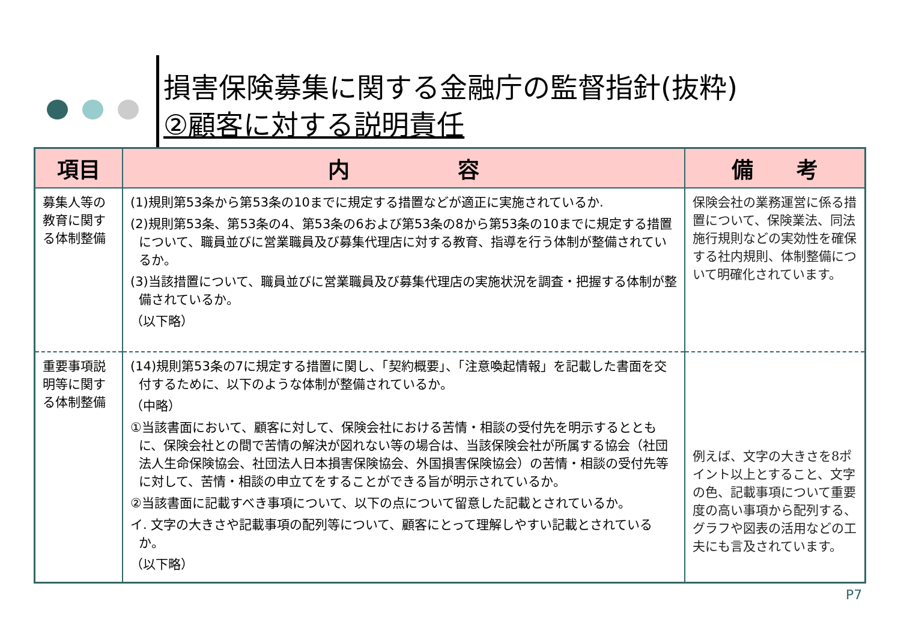損害保険募集に関する金融庁の監督指針(抜粋)
②顧客に対する説明責任
| 項目 | 内 容 | 備 考 |
| --- | --- | --- |
| 募集人等の教育に関する体制整備 | (1)規則第53条から第53条の10までに規定する措置などが適正に実施されているか. (2)規則第53条、第53条の4、第53条の6および第53条の8から第53条の10までに規定する措置について、職員並びに営業職員及び募集代理店に対する教育、指導を行う体制が整備されているか。 (3)当該措置について、職員並びに営業職員及び募集代理店の実施状況を調査・把握する体制が整備されているか。 （以下略） | 保険会社の業務運営に係る措置について、保険業法、同法施行規則などの実効性を確保する社内規則、体制整備について明確化されています。 |
| 重要事項説明等に関する体制整備 | (14)規則第53条の7に規定する措置に関し、「契約概要」、「注意喚起情報」を記載した書面を交付するために、以下のような体制が整備されているか。 （中略） ①当該書面において、顧客に対して、保険会社における苦情・相談の受付先を明示するとともに、保険会社との間で苦情の解決が図れない等の場合は、当該保険会社が所属する協会（社団法人生命保険協会、社団法人日本損害保険協会、外国損害保険協会）の苦情・相談の受付先等に対して、苦情・相談の申立てをすることができる旨が明示されているか。 ②当該書面に記載すべき事項について、以下の点について留意した記載とされているか。 イ. 文字の大きさや記載事項の配列等について、顧客にとって理解しやすい記載とされているか。 （以下略） | 例えば、文字の大きさを8ポイント以上とすること、文字の色、記載事項について重要度の高い事項から配列する、グラフや図表の活用などの工夫にも言及されています。 |
P7